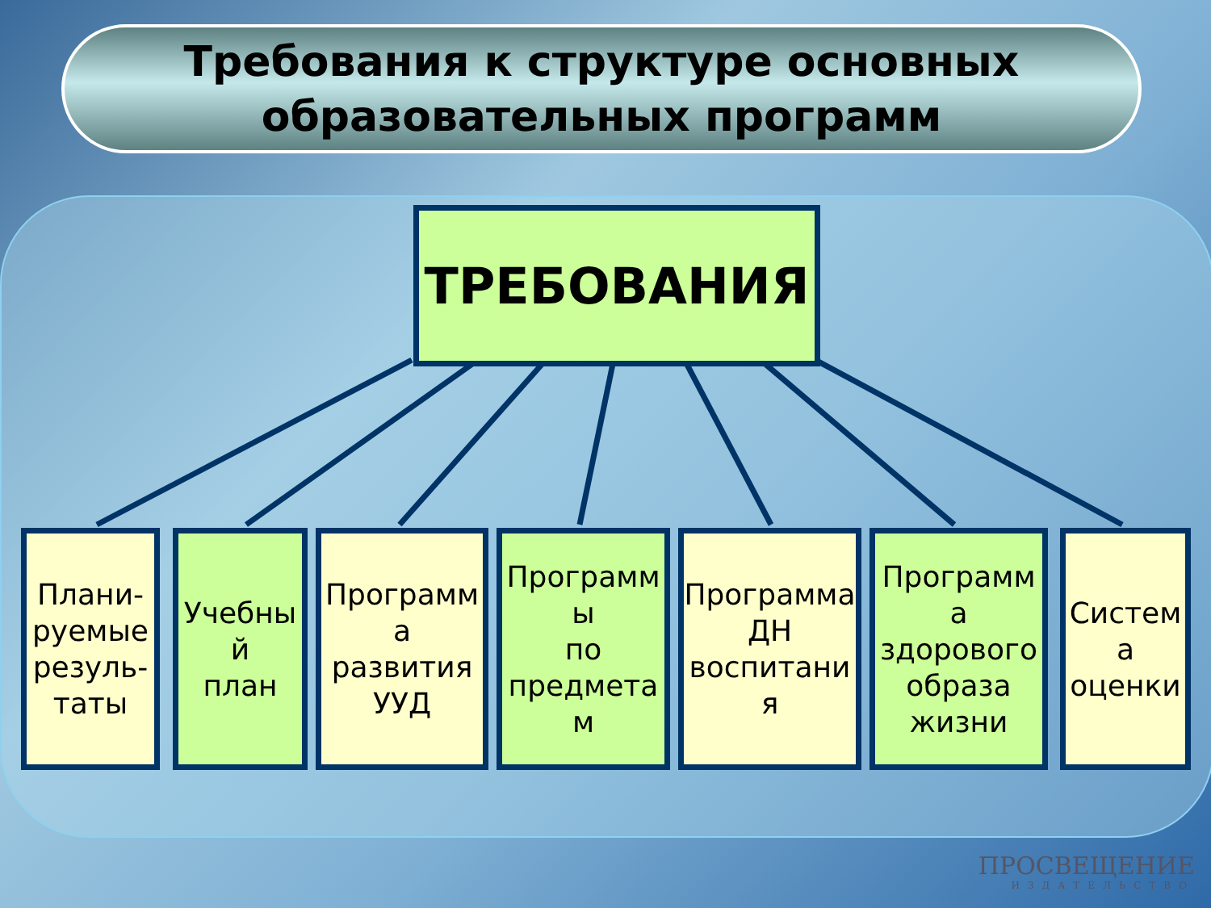Требования к структуре основных
образовательных программ
ТРЕБОВАНИЯ
Плани-
руемые
резуль-
таты
Учебны
й
план
Программ
а
развития
УУД
Программ
ы
по
предмета
м
Программа
ДН
воспитани
я
Программ
а
здорового
образа
жизни
Систем
а
оценки
ПРОСВЕЩЕНИЕ
ИЗДАТЕЛЬСТВО